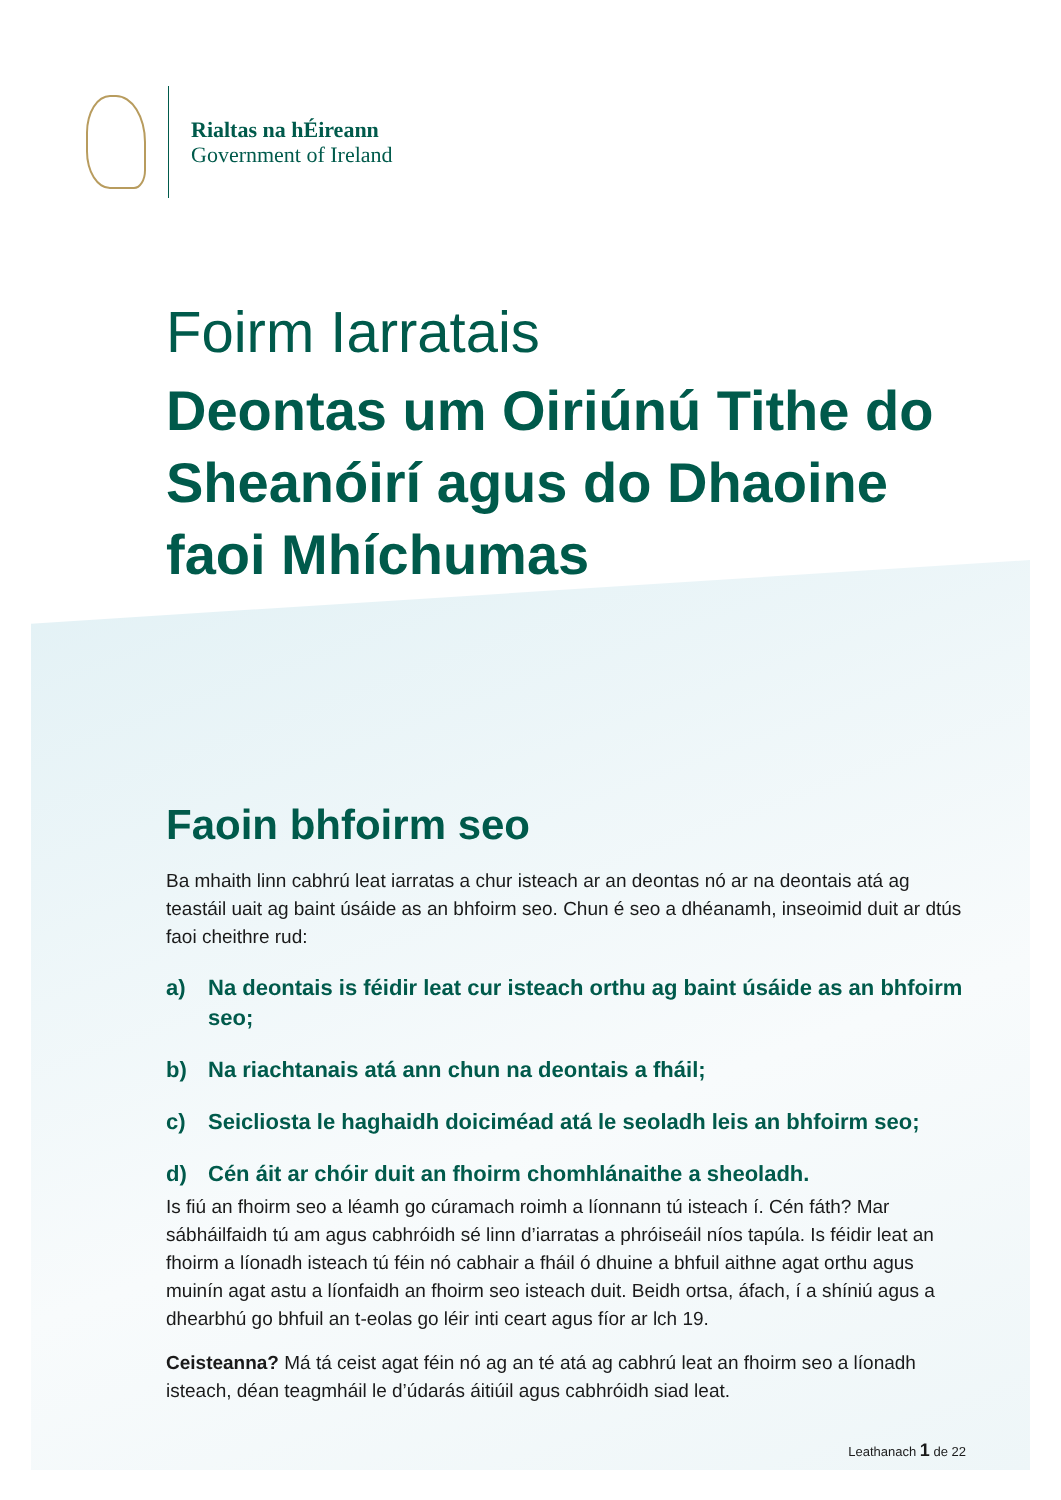Rialtas na hÉireann
Government of Ireland
Foirm Iarratais
Deontas um Oiriúnú Tithe do Sheanóirí agus do Dhaoine faoi Mhíchumas
Faoin bhfoirm seo
Ba mhaith linn cabhrú leat iarratas a chur isteach ar an deontas nó ar na deontais atá ag teastáil uait ag baint úsáide as an bhfoirm seo. Chun é seo a dhéanamh, inseoimid duit ar dtús faoi cheithre rud:
a) Na deontais is féidir leat cur isteach orthu ag baint úsáide as an bhfoirm seo;
b) Na riachtanais atá ann chun na deontais a fháil;
c) Seicliosta le haghaidh doiciméad atá le seoladh leis an bhfoirm seo;
d) Cén áit ar chóir duit an fhoirm chomhlánaithe a sheoladh.
Is fiú an fhoirm seo a léamh go cúramach roimh a líonnann tú isteach í. Cén fáth? Mar sábháilfaidh tú am agus cabhróidh sé linn d’iarratas a phróiseáil níos tapúla. Is féidir leat an fhoirm a líonadh isteach tú féin nó cabhair a fháil ó dhuine a bhfuil aithne agat orthu agus muinín agat astu a líonfaidh an fhoirm seo isteach duit. Beidh ortsa, áfach, í a shíniú agus a dhearbhú go bhfuil an t-eolas go léir inti ceart agus fíor ar lch 19.
Ceisteanna? Má tá ceist agat féin nó ag an té atá ag cabhrú leat an fhoirm seo a líonadh isteach, déan teagmháil le d’údarás áitiúil agus cabhróidh siad leat.
Leathanach 1 de 22